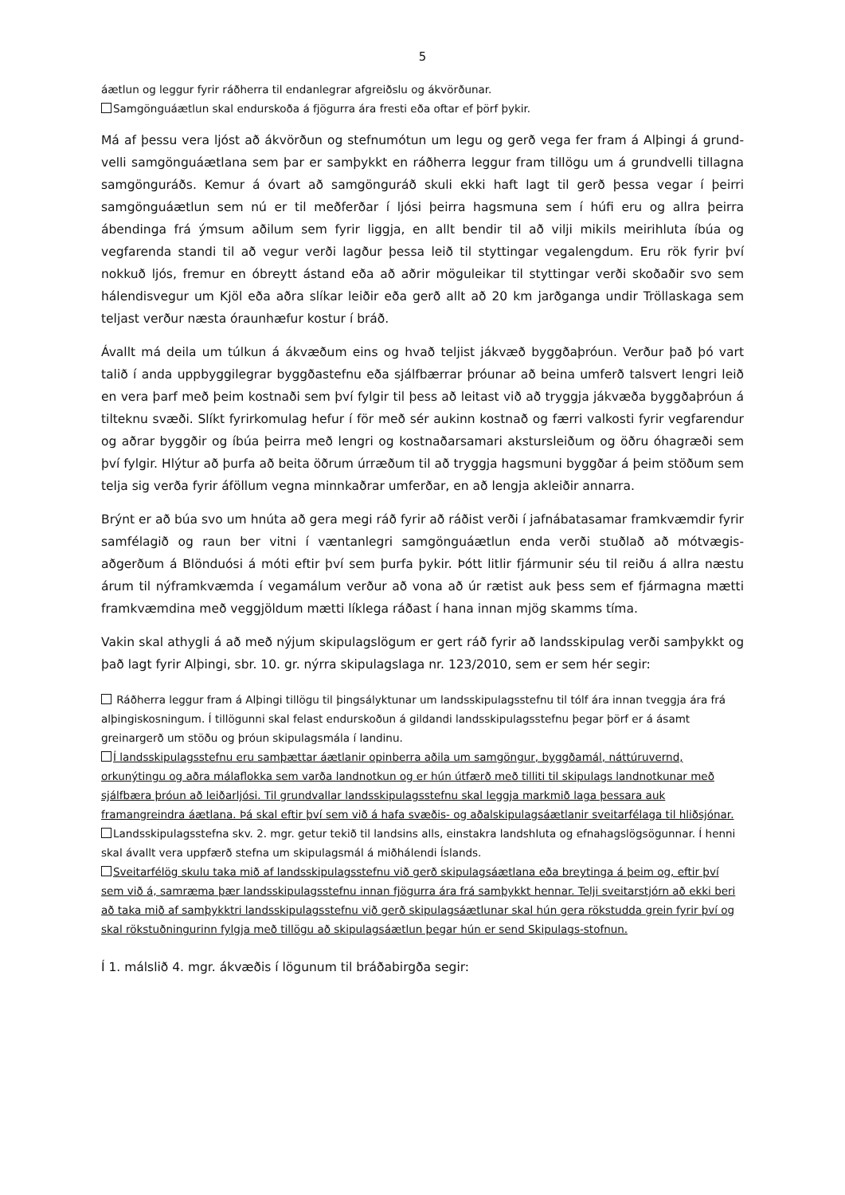5
áætlun og leggur fyrir ráðherra til endanlegrar afgreiðslu og ákvörðunar.
Samgönguáætlun skal endurskoða á fjögurra ára fresti eða oftar ef þörf þykir.
Má af þessu vera ljóst að ákvörðun og stefnumótun um legu og gerð vega fer fram á Alþingi á grund-velli samgönguáætlana sem þar er samþykkt en ráðherra leggur fram tillögu um á grundvelli tillagna samgönguráðs. Kemur á óvart að samgönguráð skuli ekki haft lagt til gerð þessa vegar í þeirri samgönguáætlun sem nú er til meðferðar í ljósi þeirra hagsmuna sem í húfi eru og allra þeirra ábendinga frá ýmsum aðilum sem fyrir liggja, en allt bendir til að vilji mikils meirihluta íbúa og vegfarenda standi til að vegur verði lagður þessa leið til styttingar vegalengdum. Eru rök fyrir því nokkuð ljós, fremur en óbreytt ástand eða að aðrir möguleikar til styttingar verði skoðaðir svo sem hálendisvegur um Kjöl eða aðra slíkar leiðir eða gerð allt að 20 km jarðganga undir Tröllaskaga sem teljast verður næsta óraunhæfur kostur í bráð.
Ávallt má deila um túlkun á ákvæðum eins og hvað teljist jákvæð byggðaþróun. Verður það þó vart talið í anda uppbyggilegrar byggðastefnu eða sjálfbærrar þróunar að beina umferð talsvert lengri leið en vera þarf með þeim kostnaði sem því fylgir til þess að leitast við að tryggja jákvæða byggðaþróun á tilteknu svæði. Slíkt fyrirkomulag hefur í för með sér aukinn kostnað og færri valkosti fyrir vegfarendur og aðrar byggðir og íbúa þeirra með lengri og kostnaðarsamari akstursleiðum og öðru óhagræði sem því fylgir. Hlýtur að þurfa að beita öðrum úrræðum til að tryggja hagsmuni byggðar á þeim stöðum sem telja sig verða fyrir áföllum vegna minnkaðrar umferðar, en að lengja akleiðir annarra.
Brýnt er að búa svo um hnúta að gera megi ráð fyrir að ráðist verði í jafnábatasamar framkvæmdir fyrir samfélagið og raun ber vitni í væntanlegri samgönguáætlun enda verði stuðlað að mótvægis-aðgerðum á Blönduósi á móti eftir því sem þurfa þykir. Þótt litlir fjármunir séu til reiðu á allra næstu árum til nýframkvæmda í vegamálum verður að vona að úr rætist auk þess sem ef fjármagna mætti framkvæmdina með veggjöldum mætti líklega ráðast í hana innan mjög skamms tíma.
Vakin skal athygli á að með nýjum skipulagslögum er gert ráð fyrir að landsskipulag verði samþykkt og það lagt fyrir Alþingi, sbr. 10. gr. nýrra skipulagslaga nr. 123/2010, sem er sem hér segir:
Ráðherra leggur fram á Alþingi tillögu til þingsályktunar um landsskipulagsstefnu til tólf ára innan tveggja ára frá alþingiskosningum. Í tillögunni skal felast endurskoðun á gildandi landsskipulagsstefnu þegar þörf er á ásamt greinargerð um stöðu og þróun skipulagsmála í landinu.
Í landsskipulagsstefnu eru samþættar áætlanir opinberra aðila um samgöngur, byggðamál, náttúruvernd, orkunýtingu og aðra málaflokka sem varða landnotkun og er hún útfærð með tilliti til skipulags landnotkunar með sjálfbæra þróun að leiðarljósi. Til grundvallar landsskipulagsstefnu skal leggja markmið laga þessara auk framangreindra áætlana. Þá skal eftir því sem við á hafa svæðis- og aðalskipulagsáætlanir sveitarfélaga til hliðsjónar.
Landsskipulagsstefna skv. 2. mgr. getur tekið til landsins alls, einstakra landshluta og efnahagslögsögunnar. Í henni skal ávallt vera uppfærð stefna um skipulagsmál á miðhálendi Íslands.
Sveitarfélög skulu taka mið af landsskipulagsstefnu við gerð skipulagsáætlana eða breytinga á þeim og, eftir því sem við á, samræma þær landsskipulagsstefnu innan fjögurra ára frá samþykkt hennar. Telji sveitarstjórn að ekki beri að taka mið af samþykktri landsskipulagsstefnu við gerð skipulagsáætlunar skal hún gera rökstudda grein fyrir því og skal rökstuðningurinn fylgja með tillögu að skipulagsáætlun þegar hún er send Skipulags-stofnun.
Í 1. málslið 4. mgr. ákvæðis í lögunum til bráðabirgða segir: